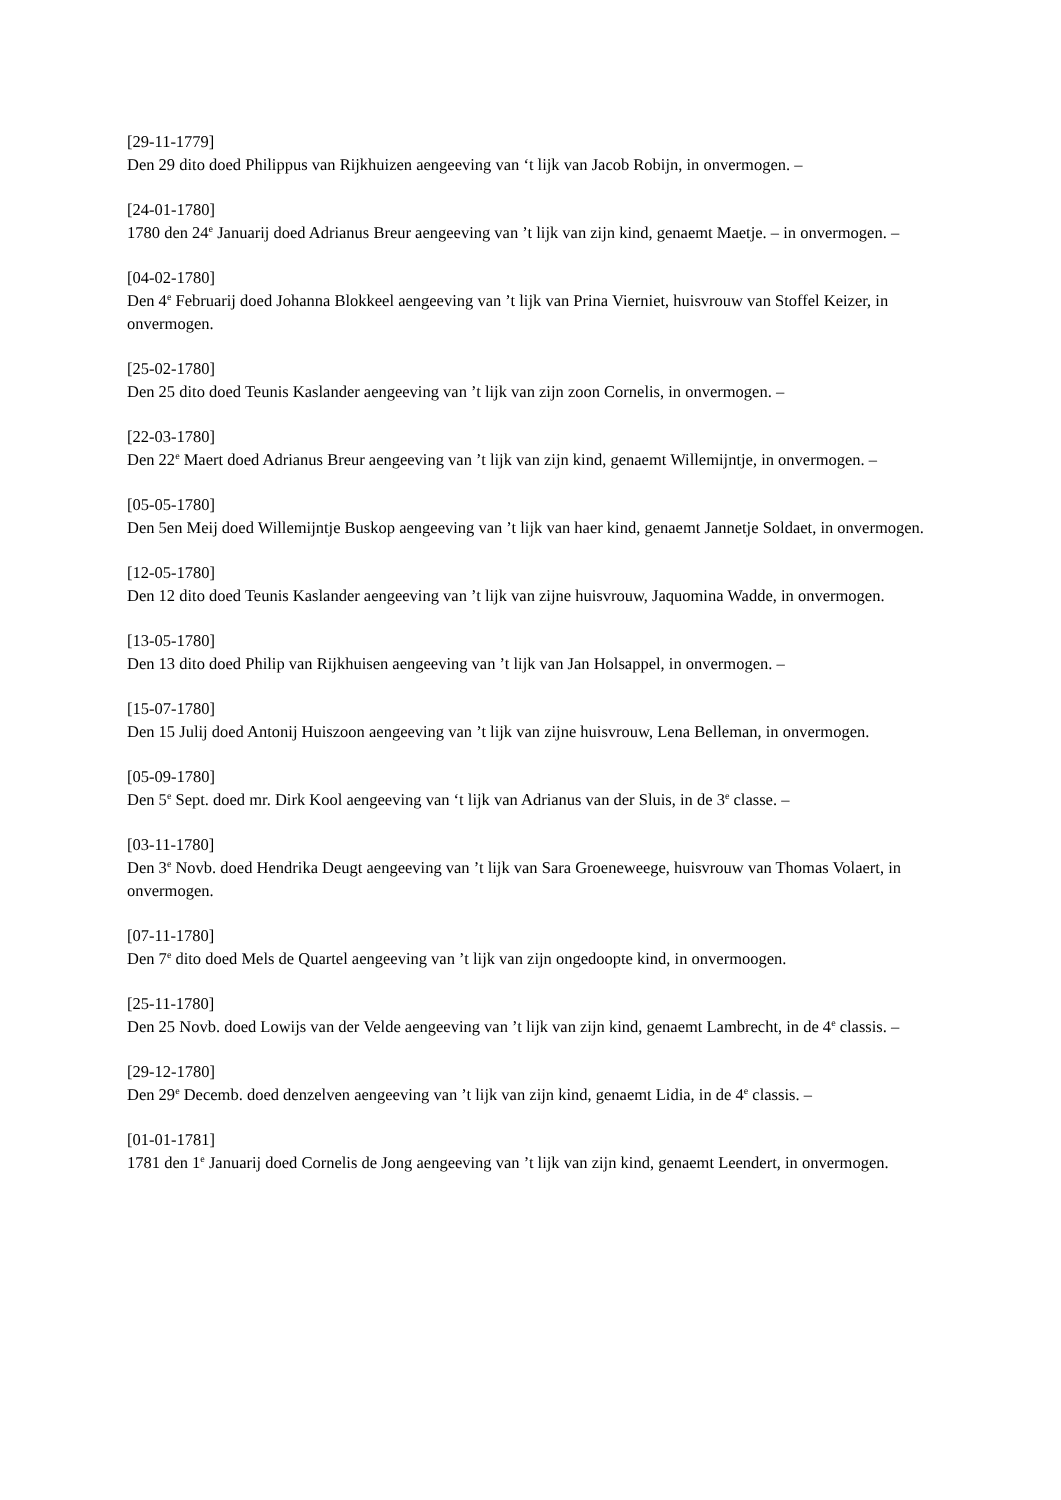[29-11-1779]
Den 29 dito doed Philippus van Rijkhuizen aengeeving van ‘t lijk van Jacob Robijn, in onvermogen. –
[24-01-1780]
1780 den 24<sup>e</sup> Januarij doed Adrianus Breur aengeeving van ’t lijk van zijn kind, genaemt Maetje. – in onvermogen. –
[04-02-1780]
Den 4<sup>e</sup> Februarij doed Johanna Blokkeel aengeeving van ’t lijk van Prina Vierniet, huisvrouw van Stoffel Keizer, in onvermogen.
[25-02-1780]
Den 25 dito doed Teunis Kaslander aengeeving van ’t lijk van zijn zoon Cornelis, in onvermogen. –
[22-03-1780]
Den 22<sup>e</sup> Maert doed Adrianus Breur aengeeving van ’t lijk van zijn kind, genaemt Willemijntje, in onvermogen. –
[05-05-1780]
Den 5en Meij doed Willemijntje Buskop aengeeving van ’t lijk van haer kind, genaemt Jannetje Soldaet, in onvermogen.
[12-05-1780]
Den 12 dito doed Teunis Kaslander aengeeving van ’t lijk van zijne huisvrouw, Jaquomina Wadde, in onvermogen.
[13-05-1780]
Den 13 dito doed Philip van Rijkhuisen aengeeving van ’t lijk van Jan Holsappel, in onvermogen. –
[15-07-1780]
Den 15 Julij doed Antonij Huiszoon aengeeving van ’t lijk van zijne huisvrouw, Lena Belleman, in onvermogen.
[05-09-1780]
Den 5<sup>e</sup> Sept. doed mr. Dirk Kool aengeeving van ‘t lijk van Adrianus van der Sluis, in de 3<sup>e</sup> classe. –
[03-11-1780]
Den 3<sup>e</sup> Novb. doed Hendrika Deugt aengeeving van ’t lijk van Sara Groeneweege, huisvrouw van Thomas Volaert, in onvermogen.
[07-11-1780]
Den 7<sup>e</sup> dito doed Mels de Quartel aengeeving van ’t lijk van zijn ongedoopte kind, in onvermoogen.
[25-11-1780]
Den 25 Novb. doed Lowijs van der Velde aengeeving van ’t lijk van zijn kind, genaemt Lambrecht, in de 4<sup>e</sup> classis. –
[29-12-1780]
Den 29<sup>e</sup> Decemb. doed denzelven aengeeving van ’t lijk van zijn kind, genaemt Lidia, in de 4<sup>e</sup> classis. –
[01-01-1781]
1781 den 1<sup>e</sup> Januarij doed Cornelis de Jong aengeeving van ’t lijk van zijn kind, genaemt Leendert, in onvermogen.